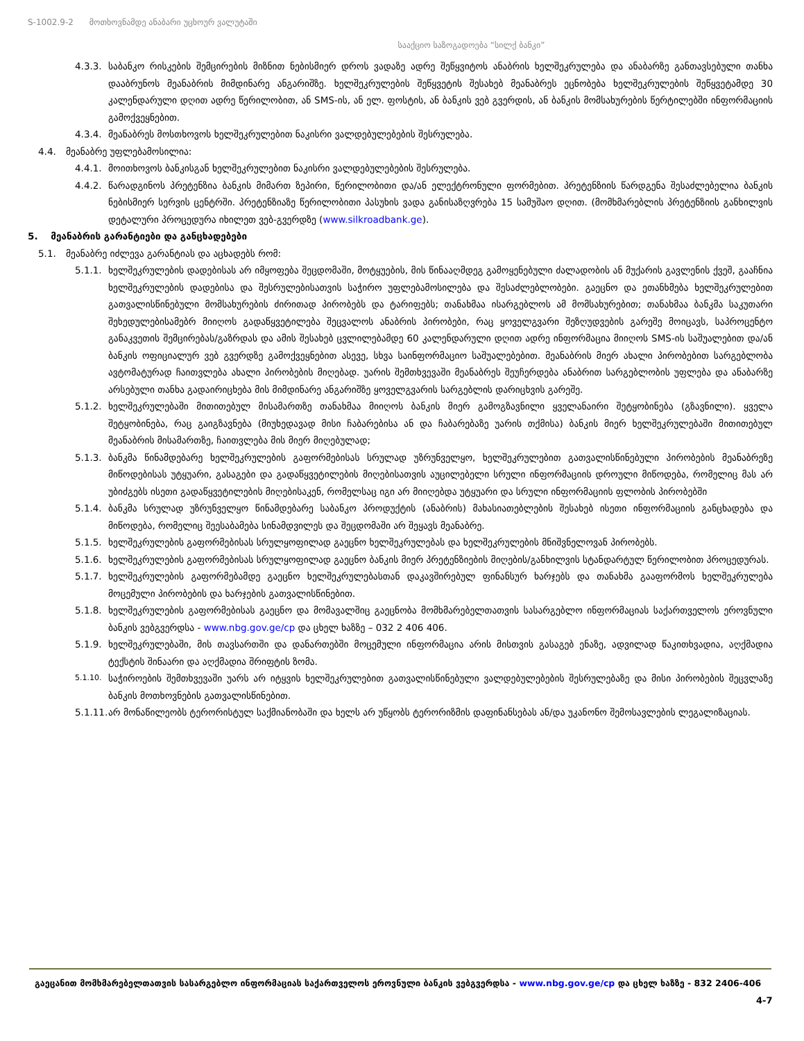S-1002.9-2 მოთხოვნამდე ანაბარი უცხოურ ვალუტაში
სააქციო საზოგადოება “სილქ ბანკი”
4.3.3. საბანკო რისკების შემცირების მიზნით ნებისმიერ დროს ვადაზე ადრე შეწყვიტოს ანაბრის ხელშეკრულება და ანაბარზე განთავსებული თანხა დააბრუნოს მეანაბრის მიმდინარე ანგარიშზე. ხელშეკრულების შეწყვეტის შესახებ მეანაბრეს ეცნობება ხელშეკრულების შეწყვეტამდე 30 კალენდარული დღით ადრე წერილობით, ან SMS-ის, ან ელ. ფოსტის, ან ბანკის ვებ გვერდის, ან ბანკის მომსახურების წერტილებში ინფორმაციის გამოქვეყნებით.
4.3.4. მეანაბრეს მოსთხოვოს ხელშეკრულებით ნაკისრი ვალდებულებების შესრულება.
4.4. მეანაბრე უფლებამოსილია:
4.4.1. მოითხოვოს ბანკისგან ხელშეკრულებით ნაკისრი ვალდებულებების შესრულება.
4.4.2. წარადგინოს პრეტენზია ბანკის მიმართ ზეპირი, წერილობითი და/ან ელექტრონული ფორმებით. პრეტენზიის წარდგენა შესაძლებელია ბანკის ნებისმიერ სერვის ცენტრში. პრეტენზიაზე წერილობითი პასუხის ვადა განისაზღვრება 15 სამუშაო დღით. (მომხმარებლის პრეტენზიის განხილვის დეტალური პროცედურა იხილეთ ვებ-გვერდზე (www.silkroadbank.ge).
5. მეანაბრის გარანტიები და განცხადებები
5.1. მეანაბრე იძლევა გარანტიას და აცხადებს რომ:
5.1.1. ხელშეკრულების დადებისას არ იმყოფება შეცდომაში, მოტყუების, მის წინააღმდეგ გამოყენებული ძალადობის ან მუქარის გავლენის ქვეშ, გააჩნია ხელშეკრულების დადებისა და შესრულებისათვის საჭირო უფლებამოსილება და შესაძლებლობები. გაეცნო და ეთანხმება ხელშეკრულებით გათვალისწინებული მომსახურების ძირითად პირობებს და ტარიფებს; თანახმაა ისარგებლოს ამ მომსახურებით; თანახმაა ბანკმა საკუთარი შეხედულებისამებრ მიიღოს გადაწყვეტილება შეცვალოს ანაბრის პირობები, რაც ყოველგვარი შეზღუდვების გარეშე მოიცავს, საპროცენტო განაკვეთის შემცირებას/გაზრდას და ამის შესახებ ცვლილებამდე 60 კალენდარული დღით ადრე ინფორმაცია მიიღოს SMS-ის საშუალებით და/ან ბანკის ოფიციალურ ვებ გვერდზე გამოქვეყნებით ასევე, სხვა საინფორმაციო საშუალებებით. მეანაბრის მიერ ახალი პირობებით სარგებლობა ავტომატურად ჩაითვლება ახალი პირობების მიღებად. უარის შემთხვევაში მეანაბრეს შეუჩერდება ანაბრით სარგებლობის უფლება და ანაბარზე არსებული თანხა გადაირიცხება მის მიმდინარე ანგარიშზე ყოველგვარის სარგებლის დარიცხვის გარეშე.
5.1.2. ხელშეკრულებაში მითითებულ მისამართზე თანახმაა მიიღოს ბანკის მიერ გამოგზავნილი ყველანაირი შეტყობინება (გზავნილი). ყველა შეტყობინება, რაც გაიგზავნება (მიუხედავად მისი ჩაბარებისა ან და ჩაბარებაზე უარის თქმისა) ბანკის მიერ ხელშეკრულებაში მითითებულ მეანაბრის მისამართზე, ჩაითვლება მის მიერ მიღებულად;
5.1.3. ბანკმა წინამდებარე ხელშეკრულების გაფორმებისას სრულად უზრუნველყო, ხელშეკრულებით გათვალისწინებული პირობების მეანაბრეზე მიწოდებისას უტყუარი, გასაგები და გადაწყვეტილების მიღებისათვის აუცილებელი სრული ინფორმაციის დროული მიწოდება, რომელიც მას არ უბიძგებს ისეთი გადაწყვეტილების მიღებისაკენ, რომელსაც იგი არ მიიღებდა უტყუარი და სრული ინფორმაციის ფლობის პირობებში
5.1.4. ბანკმა სრულად უზრუნველყო წინამდებარე საბანკო პროდუქტის (ანაბრის) მახასიათებლების შესახებ ისეთი ინფორმაციის განცხადება და მიწოდება, რომელიც შეესაბამება სინამდვილეს და შეცდომაში არ შეყავს მეანაბრე.
5.1.5. ხელშეკრულების გაფორმებისას სრულყოფილად გაეცნო ხელშეკრულებას და ხელშეკრულების მნიშვნელოვან პირობებს.
5.1.6. ხელშეკრულების გაფორმებისას სრულყოფილად გაეცნო ბანკის მიერ პრეტენზიების მიღების/განხილვის სტანდარტულ წერილობით პროცედურას.
5.1.7. ხელშეკრულების გაფორმებამდე გაეცნო ხელშეკრულებასთან დაკავშირებულ ფინანსურ ხარჯებს და თანახმა გააფორმოს ხელშეკრულება მოცემული პირობების და ხარჯების გათვალისწინებით.
5.1.8. ხელშეკრულების გაფორმებისას გაეცნო და მომავალშიც გაეცნობა მომხმარებელთათვის სასარგებლო ინფორმაციას საქართველოს ეროვნული ბანკის ვებგვერდსა - www.nbg.gov.ge/cp და ცხელ ხაზზე – 032 2 406 406.
5.1.9. ხელშეკრულებაში, მის თავსართში და დანართებში მოცემული ინფორმაცია არის მისთვის გასაგებ ენაზე, ადვილად წაკითხვადია, აღქმადია ტექსტის შინაარი და აღქმადია შრიფტის ზომა.
5.1.10. საჭიროების შემთხვევაში უარს არ იტყვის ხელშეკრულებით გათვალისწინებული ვალდებულებების შესრულებაზე და მისი პირობების შეცვლაზე ბანკის მოთხოვნების გათვალისწინებით.
5.1.11. არ მონაწილეობს ტერორისტულ საქმიანობაში და ხელს არ უწყობს ტერორიზმის დაფინანსებას ან/და უკანონო შემოსავლების ლეგალიზაციას.
გაეცანით მომხმარებელთათვის სასარგებლო ინფორმაციას საქართველოს ეროვნული ბანკის ვებგვერდსა - www.nbg.gov.ge/cp და ცხელ ხაზზე - 832 2406-406
4-7